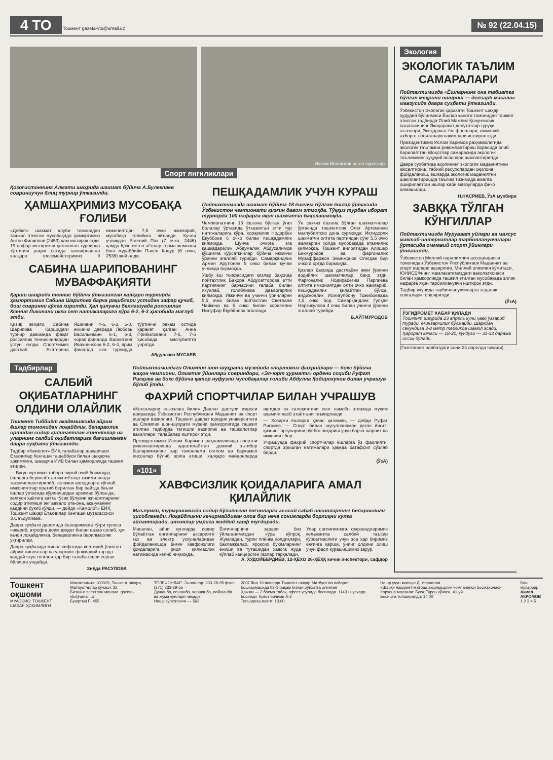4 ТО Тошкент gazeta-vto@umail.uz
№ 92 (22.04.15)
Ислом Исмоилов олган суратлар
Спорт янгиликлари
Қозоғистоннинг Алмати шаҳрида шахмат бўйича А.Булекпаев совриниучун блиц турнир ўтказилди.
ҲАМШАҲРИМИЗ МУСОБАҚА ҒОЛИБИ
«Дебют» шахмат клуби томонидан ташкил этилган мусобақада ҳамюртимиз Антон Филиппов (2453) ҳам иштирок этди. 19 нафар иштирокчи қатнашган турнирда тўртинчи рақам остида таснифланган халқаро гроссмейстеримиз 9 имкониятдан 7,5 очко жамғариб, мусобақа ғолибига айланди. Кучли учликдан Евгений Пак (7 очко, 2446) ҳамда Қозоғистон аёллар терма жамоаси бош мураббийи Павел Коцур (6 очко, 2536) жой олди.
САБИНА ШАРИПОВАНИНГ МУВАФФАҚИЯТИ
Қарши шаҳрида теннис бўйича ўтказилган халқаро турнирда ҳамюртимиз Сабина Шарипова барча рақиблари устидан зафар қучиб, бош совринни қўлга киритди. Ҳал қилувчи беллашувда россиялик Ксения Ликинани икки сет натижаларига кўра 6-2, 6-3 ҳисобида мағлуб этди.
Қизиқ жиҳати, Сабина Шарипова Қаршидаги турнир давомида фақат россиялик теннисчилардан устун келди. Спортчимиз дастлаб Екатерина Яшинани 4-6, 6-3, 6-0, иккинчи даврада Любовь Васильевани 6-1, 6-3, чорак финалда Валентина Ивахненкони 6-2, 6-4, ярим финалда эса турнирда тўртинчи рақам остида ҳаракат қилган Анна Прибиловани 7-5, 7-5 ҳисобида мағлубиятга учратди.
Абдулазиз МУСАЕВ
ПЕШҚАДАМЛИК УЧУН КУРАШ
Пойтахтимизда шахмат бўйича 18 ёшгача бўлган ёшлар ўртасида Ўзбекистон чемпионати қизғин давом этмоқда. Тўққиз турдан иборат турнирда 100 нафарга яқин шахматчи баҳслашмоқда.
Чемпионатнинг 16 ёшгача бўлган ўғил болалар ўртасида ўтказилган етти тур натижаларига кўра, хоразмлик Нодирбек Ёқуббоев 6 очко билан пешқадамлик қилмоқда. Шунча очкога эга қашқадарёлик Абдумалик Абдусалимов қўшимча кўрсаткичлар бўйича иккинчи ўринни эгаллаб турибди. Самарқандлик Армен Арутюнян 5 очко билан кучли учликда бормоқда.
Ушбу ёш тоифасидаги қизлар баҳсида пойтахтлик Баҳора Абдусатторова етти партиянинг барчасини ғалаба билан якунлаб, ғолибликка даъвогарлик қилмоқда. Иккинчи ва учинчи ўринларни 5,5 очко билан пойтахтлик Светлана Чайкина ва 5 очко билан хоразмлик Нилуфар Ёқуббоева эгаллади.
Ўн саккиз ёшгача бўлган шахматчилар ўртасида тошкентлик Олег Артеменко мағлубиятсиз дона сурмоқда. Иқтидорли шахматчи олтита партиядан сўнг 5,5 очко жамғарган ҳолда мусобақада етакчилик қилмоқда. Тошкент вилоятидан Алишер Бекмуродов ва фарғоналик Музаффаржон Эминжонов Олегдан бир очкога ортда бормоқда.
Қизлар баҳсида дастлабки икки ўринни водийлик шахматчилар банд этди. Фарғоналик Нодирабегим Парпиева олтита имкониятдан олти очко жамғариб, пешқадамлик қилаётган бўлса, андижонлик Исмигулбону Тожибоевада 4,5 очко бор. Самарқандлик Гулҳаё Нарзикулова 4 очко билан учинчи ўринни эгаллаб турибди.
Б.АЙТМУРОДОВ
Тадбирлар
САЛБИЙ ОҚИБАТЛАРНИНГ ОЛДИНИ ОЛАЙЛИК
Тошкент Тиббиёт академиясида айрим ёшлар томонидан лоқайдлик, бепарволик ортидан содир қилинаётган жиноятлар ва уларнинг салбий оқибатларига бағишланган давра суҳбати ўтказилди.
Тадбир «Камолот» ЁИҲ талабалар шаҳарчаси Етакчилар Кенгаши ташаббуси билан шаҳарча ҳокимлиги, шаҳарча ИИБ билан ҳамкорликда ташкил этилди.
— Бугун юртимиз тобора чирой очиб бормоқда, ёшларга берилаётган имтиёзлар тизими янада такомиллаштирилиб, келажак авлодларга кўплаб имкониятлар яратиб берилган бир пайтда баъзи ёшлар ўртасида кўринишидан арзимас бўлса-да, келгуси ҳаётига катта тўсиқ бўлувчи жиноятларнинг содир этилиши энг аввало ота-она, ака-уканинг қаддини букиб қўяди, — дейди «Камолот» ЁИҲ Тошкент шаҳар Етакчилар Кенгаши мутахассиси З.Саъдуллаев.
Давра суҳбати давомида ёшларимизга тўғри хулоса чиқариб, атрофга доим диққат билан назар солиб, ҳеч қачон лоқайдликка, бепарволикка берилмаслик уқтирилди.
Давра суҳбатида мисол сифатида келтириб ўтилган айрим жиноятлар ва уларнинг фожиавий тарзда қандай якун топгани ҳар бир талаба-ёшни сергак бўлишга ундайди.
Зиёда РАСУЛОВА
Пойтахтимиздаги Олимпия шон-шуҳрати музейида спортимиз фахрийлари — бокс бўйича жаҳон чемпиони, Олимпия ўйинлари совриндори, «Эл-юрт ҳурмати» ордени соҳиби Руфат Рисқиев ва бокс бўйича қатор нуфузли мусобақалар ғолиби Абдулла Қодирохунов билан учрашув бўлиб ўтди.
ФАХРИЙ СПОРТЧИЛАР БИЛАН УЧРАШУВ
«Кексаларни эъзозлаш йили» Давлат дастури ижроси доирасида Ўзбекистон Республикаси Маданият ва спорт ишлари вазирлиги, Тошкент давлат юридик университети ва Олимпия шон-шуҳрати музейи ҳамкорлигида ташкил этилган тадбирда тегишли вазирлик ва ташкилотлар вакиллари, талабалар иштирок этди.
Президентимиз Ислом Каримов раҳнамолигида спортни ривожлантиришга қаратилаётган доимий эътибор ёшларимизнинг ҳар томонлама соғлом ва баркамол инсонлар бўлиб вояга етиши, халқаро майдонларда иқтидор ва салоҳиятини кенг намоён этишида муҳим аҳамият касб этаётгани таъкидланди.
— Ҳозирги ёшларга ҳавас қиламан, — дейди Руфат Рисқиев. — Спорт билан шуғулланаман деган йигит-қизнинг орзуларини рўёбга чиқариш учун барча шароит ва имконият бор.
Учрашувда фахрий спортчилар ёшларга ўз фаолияти, спортда эришган натижалари ҳақида батафсил сўзлаб берди.
(ЎзА)
«101»
ХАВФСИЗЛИК ҚОИДАЛАРИГА АМАЛ ҚИЛАЙЛИК
Маълумки, турмушимизда содир бўлаётган ёнғинларга асосий сабаб инсонларнинг бепарволиги ҳисобланади. Лоқайдликни кечирмайдиган олов бир неча сонияларда борлиқни кулга айлантиради, инсонлар умрига жиддий хавф туғдиради.
Масалан, айни кунларда содир бўлаётган ёнғинларнинг аксарияти газ ва электр ускуналаридан фойдаланишда ёнғин хавфсизлиги қоидаларига риоя қилмаслик натижасида келиб чиқмоқда.
Ёнғинларнинг зарари биз ўйлаганимиздан кўра кўпроқ. Жумладан, турли плёнка қолдиқлари, баклажкалар, яроқсиз буюмларнинг ёниши ва туташидан ҳавога жуда кўплаб канцероген газлар тарқалади.
Улар соғлиғимизга, фарзандларимиз келажагига салбий таъсир кўрсатмаслиги учун эса ҳар биримиз ёнғинга қарши, унинг олдини олиш учун фаол курашишимиз зарур.
А. ХУДОЙБЕРДИЕВ, 12-ҲЁХО 26-ҲЁҲҚ кичик инспектори, сафдор
Экология
ЭКОЛОГИК ТАЪЛИМ САМАРАЛАРИ
Пойтахтимизда «Ёшларнинг она табиатга бўлган меҳрини ошириш — долзарб масала» мавзусида давра суҳбати ўтказилди.
Ўзбекистон Экологик ҳаракати Тошкент шаҳар ҳудудий бўлинмаси Ёшлар қаноти томонидан ташкил этилган тадбирда Олий Мажлис Қонунчилик палатасининг Экоҳаракат депутатлар гуруҳи аъзолари, Экоҳаракат ёш фаоллари, оммавий ахборот воситалари вакиллари иштирок этди.
Президентимиз Ислом Каримов раҳнамолигида экологик таълимни ривожлантириш борасида олиб борилаётган islоҳотлар самарасида экологик таълимнинг ҳуқуқий асослари шаклантирилди.
Давра суҳбатида аҳолининг экологик маданиятини юксалтириш, табиий ресурслардан оқилона фойдаланиш, ёшларда экологик маданиятни шакллантиришда таълим тизимида амалга оширилаётган ишлар каби мавзуларда фикр алмашилди.
Н.НАСРИЕВ, ЎзА мухбири
ЗАВҚҚА ТЎЛГАН КЎНГИЛЛАР
Пойтахтимизда Мурувват уйлари ва махсус мактаб-интернатлар тарбияланувчилари ўртасида оммавий спорт ўйинлари ўтказилди.
Ўзбекистон Миллий паралимпия ассоциацияси томонидан Ўзбекистон Республикаси Маданият ва спорт ишлари вазирлиги, Миллий олимпия қўмитаси, ЮНИСЕФнинг мамлакатимиздаги ваколатхонаси билан ҳамкорликда ташкил этилган мусобақада эллик нафарга яқин тарбияланувчи иштирок этди.
Тадбир якунида тарбияланувчиларга эсдалик совғалари топширилди.
(ЎзА)
ЎЗГИДРОМЕТ ХАБАР ҚИЛАДИ
Тошкент шаҳрида 23 апрель куни ҳаво ўзгариб туради, ёғингарчилик бўлмайди. Шарқдан секундига 3-8 метр тезликда шамол эсади. Ҳарорат кечаси — 18-20, кундузи — 31-33 даража иссиқ бўлади.
(Газетанинг навбатдаги сони 24 апрелда чиқади).
Тошкент оқшоми
МУАССИС: ТОШКЕНТ ШАҲАР ҲОКИМЛИГИ
Манзилимиз: 100029, Тошкент шаҳри, Матбуотчилар кўчаси, 32
Бизнинг электрон манзил: gazeta-vto@umail.uz
Буюртма Г- 455
ТЕЛЕФОНЛАР: Эълонлар: 233-28-95 факс: (371) 233-29-55
Душанба, сешанба, чоршанба, пайшанба ва жума кунлари чиқади
Нашр кўрсаткичи — 563
2007 йил 19 январда Тошкент шаҳар Матбуот ва ахборот бошқармасида 02-1-рақам билан рўйхатга олинган
Ҳажми — 2 босма табоқ, офсет усулида босилади. 11431 нусхада босилди. Қоғоз бичими А-2
Топшириш вақти: 13.00
Нашр учун масъул Д. Исроилов
«Шарқ» нашриёт-матбаа акциядорлик компанияси босмахонаси. Корхона манзили: Буюк Турон кўчаси, 41-уй
Босишга топширилди: 14.00
Бош муҳаррир
Акмал АКРОМОВ
1 2 3 4 5